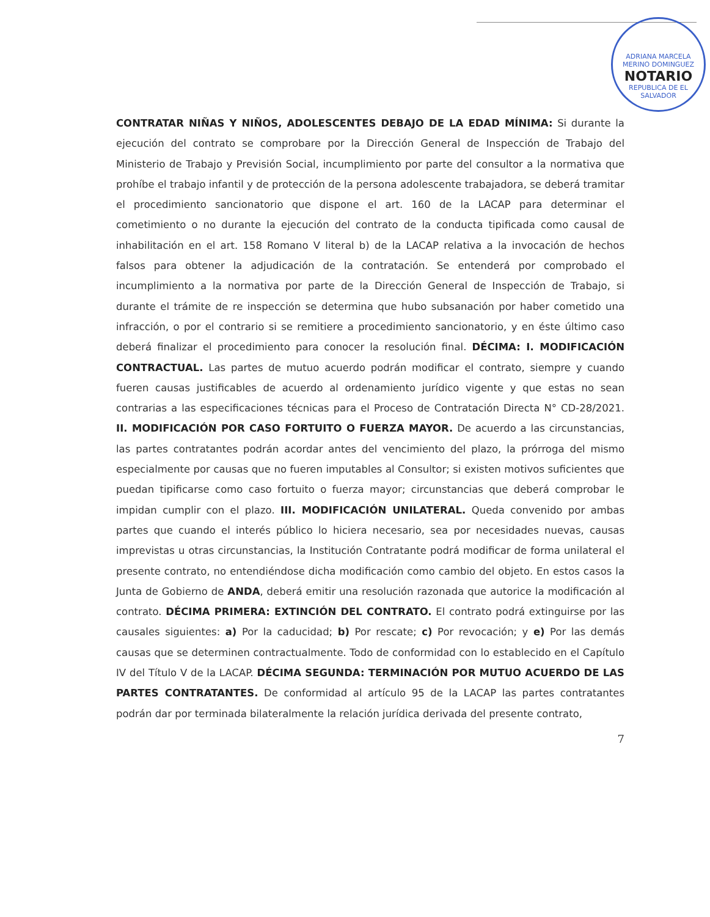ADRIANA MARCELA MERINO DOMINGUEZ
NOTARIO
REPUBLICA DE EL SALVADOR
CONTRATAR NIÑAS Y NIÑOS, ADOLESCENTES DEBAJO DE LA EDAD MÍNIMA: Si durante la ejecución del contrato se comprobare por la Dirección General de Inspección de Trabajo del Ministerio de Trabajo y Previsión Social, incumplimiento por parte del consultor a la normativa que prohíbe el trabajo infantil y de protección de la persona adolescente trabajadora, se deberá tramitar el procedimiento sancionatorio que dispone el art. 160 de la LACAP para determinar el cometimiento o no durante la ejecución del contrato de la conducta tipificada como causal de inhabilitación en el art. 158 Romano V literal b) de la LACAP relativa a la invocación de hechos falsos para obtener la adjudicación de la contratación. Se entenderá por comprobado el incumplimiento a la normativa por parte de la Dirección General de Inspección de Trabajo, si durante el trámite de re inspección se determina que hubo subsanación por haber cometido una infracción, o por el contrario si se remitiere a procedimiento sancionatorio, y en éste último caso deberá finalizar el procedimiento para conocer la resolución final. DÉCIMA: I. MODIFICACIÓN CONTRACTUAL. Las partes de mutuo acuerdo podrán modificar el contrato, siempre y cuando fueren causas justificables de acuerdo al ordenamiento jurídico vigente y que estas no sean contrarias a las especificaciones técnicas para el Proceso de Contratación Directa N° CD-28/2021. II. MODIFICACIÓN POR CASO FORTUITO O FUERZA MAYOR. De acuerdo a las circunstancias, las partes contratantes podrán acordar antes del vencimiento del plazo, la prórroga del mismo especialmente por causas que no fueren imputables al Consultor; si existen motivos suficientes que puedan tipificarse como caso fortuito o fuerza mayor; circunstancias que deberá comprobar le impidan cumplir con el plazo. III. MODIFICACIÓN UNILATERAL. Queda convenido por ambas partes que cuando el interés público lo hiciera necesario, sea por necesidades nuevas, causas imprevistas u otras circunstancias, la Institución Contratante podrá modificar de forma unilateral el presente contrato, no entendiéndose dicha modificación como cambio del objeto. En estos casos la Junta de Gobierno de ANDA, deberá emitir una resolución razonada que autorice la modificación al contrato. DÉCIMA PRIMERA: EXTINCIÓN DEL CONTRATO. El contrato podrá extinguirse por las causales siguientes: a) Por la caducidad; b) Por rescate; c) Por revocación; y e) Por las demás causas que se determinen contractualmente. Todo de conformidad con lo establecido en el Capítulo IV del Título V de la LACAP. DÉCIMA SEGUNDA: TERMINACIÓN POR MUTUO ACUERDO DE LAS PARTES CONTRATANTES. De conformidad al artículo 95 de la LACAP las partes contratantes podrán dar por terminada bilateralmente la relación jurídica derivada del presente contrato,
7